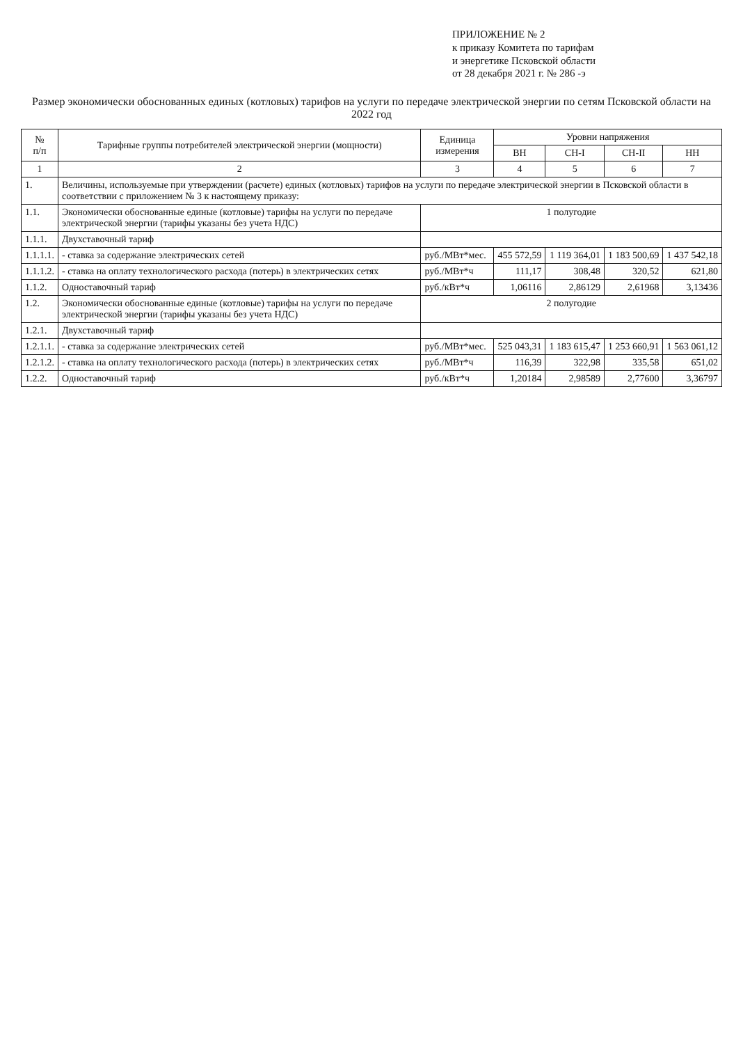ПРИЛОЖЕНИЕ № 2
к приказу Комитета по тарифам
и энергетике Псковской области
от 28 декабря 2021 г. № 286 -э
Размер экономически обоснованных единых (котловых) тарифов на услуги по передаче электрической энергии по сетям Псковской области на 2022 год
| № п/п | Тарифные группы потребителей электрической энергии (мощности) | Единица измерения | Уровни напряжения | | | |
| --- | --- | --- | --- | --- | --- | --- |
| | | | ВН | СН-I | СН-II | НН |
| 1 | 2 | 3 | 4 | 5 | 6 | 7 |
| 1. | Величины, используемые при утверждении (расчете) единых (котловых) тарифов на услуги по передаче электрической энергии в Псковской области в соответствии с приложением № 3 к настоящему приказу: | | | | | |
| 1.1. | Экономически обоснованные единые (котловые) тарифы на услуги по передаче электрической энергии (тарифы указаны без учета НДС) | 1 полугодие | | | | |
| 1.1.1. | Двухставочный тариф | | | | | |
| 1.1.1.1. | - ставка за содержание электрических сетей | руб./МВт*мес. | 455 572,59 | 1 119 364,01 | 1 183 500,69 | 1 437 542,18 |
| 1.1.1.2. | - ставка на оплату технологического расхода (потерь) в электрических сетях | руб./МВт*ч | 111,17 | 308,48 | 320,52 | 621,80 |
| 1.1.2. | Одноставочный тариф | руб./кВт*ч | 1,06116 | 2,86129 | 2,61968 | 3,13436 |
| 1.2. | Экономически обоснованные единые (котловые) тарифы на услуги по передаче электрической энергии (тарифы указаны без учета НДС) | 2 полугодие | | | | |
| 1.2.1. | Двухставочный тариф | | | | | |
| 1.2.1.1. | - ставка за содержание электрических сетей | руб./МВт*мес. | 525 043,31 | 1 183 615,47 | 1 253 660,91 | 1 563 061,12 |
| 1.2.1.2. | - ставка на оплату технологического расхода (потерь) в электрических сетях | руб./МВт*ч | 116,39 | 322,98 | 335,58 | 651,02 |
| 1.2.2. | Одноставочный тариф | руб./кВт*ч | 1,20184 | 2,98589 | 2,77600 | 3,36797 |